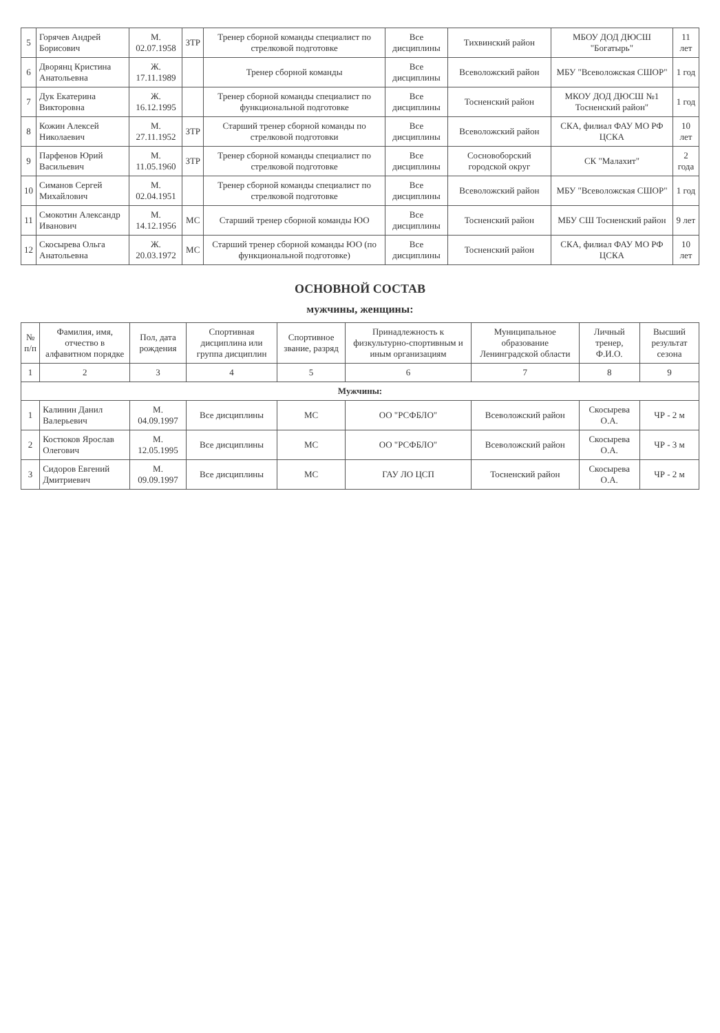| 5 | Горячев Андрей Борисович | М. 02.07.1958 | ЗТР | Тренер сборной команды специалист по стрелковой подготовке | Все дисциплины | Тихвинский район | МБОУ ДОД ДЮСШ "Богатырь" | 11 лет |
| 6 | Дворянц Кристина Анатольевна | Ж. 17.11.1989 | | Тренер сборной команды | Все дисциплины | Всеволожский район | МБУ "Всеволожская СШОР" | 1 год |
| 7 | Дук Екатерина Викторовна | Ж. 16.12.1995 | | Тренер сборной команды специалист по функциональной подготовке | Все дисциплины | Тосненский район | МКОУ ДОД ДЮСШ №1 Тосненский район" | 1 год |
| 8 | Кожин Алексей Николаевич | М. 27.11.1952 | ЗТР | Старший тренер сборной команды по стрелковой подготовки | Все дисциплины | Всеволожский район | СКА, филиал ФАУ МО РФ ЦСКА | 10 лет |
| 9 | Парфенов Юрий Васильевич | М. 11.05.1960 | ЗТР | Тренер сборной команды специалист по стрелковой подготовке | Все дисциплины | Сосновоборский городской округ | СК "Малахит" | 2 года |
| 10 | Симанов Сергей Михайлович | М. 02.04.1951 | | Тренер сборной команды специалист по стрелковой подготовке | Все дисциплины | Всеволожский район | МБУ "Всеволожская СШОР" | 1 год |
| 11 | Смокотин Александр Иванович | М. 14.12.1956 | МС | Старший тренер сборной команды ЮО | Все дисциплины | Тосненский район | МБУ СШ Тосненский район | 9 лет |
| 12 | Скосырева Ольга Анатольевна | Ж. 20.03.1972 | МС | Старший тренер сборной команды ЮО (по функциональной подготовке) | Все дисциплины | Тосненский район | СКА, филиал ФАУ МО РФ ЦСКА | 10 лет |
ОСНОВНОЙ СОСТАВ
мужчины, женщины:
| № п/п | Фамилия, имя, отчество в алфавитном порядке | Пол, дата рождения | Спортивная дисциплина или группа дисциплин | Спортивное звание, разряд | Принадлежность к физкультурно-спортивным и иным организациям | Муниципальное образование Ленинградской области | Личный тренер, Ф.И.О. | Высший результат сезона |
| --- | --- | --- | --- | --- | --- | --- | --- | --- |
| 1 | 2 | 3 | 4 | 5 | 6 | 7 | 8 | 9 |
| Мужчины: | | | | | | | | |
| 1 | Калинин Данил Валерьевич | М. 04.09.1997 | Все дисциплины | МС | ОО "РСФБЛО" | Всеволожский район | Скосырева О.А. | ЧР - 2 м |
| 2 | Костюков Ярослав Олегович | М. 12.05.1995 | Все дисциплины | МС | ОО "РСФБЛО" | Всеволожский район | Скосырева О.А. | ЧР - 3 м |
| 3 | Сидоров Евгений Дмитриевич | М. 09.09.1997 | Все дисциплины | МС | ГАУ ЛО ЦСП | Тосненский район | Скосырева О.А. | ЧР - 2 м |